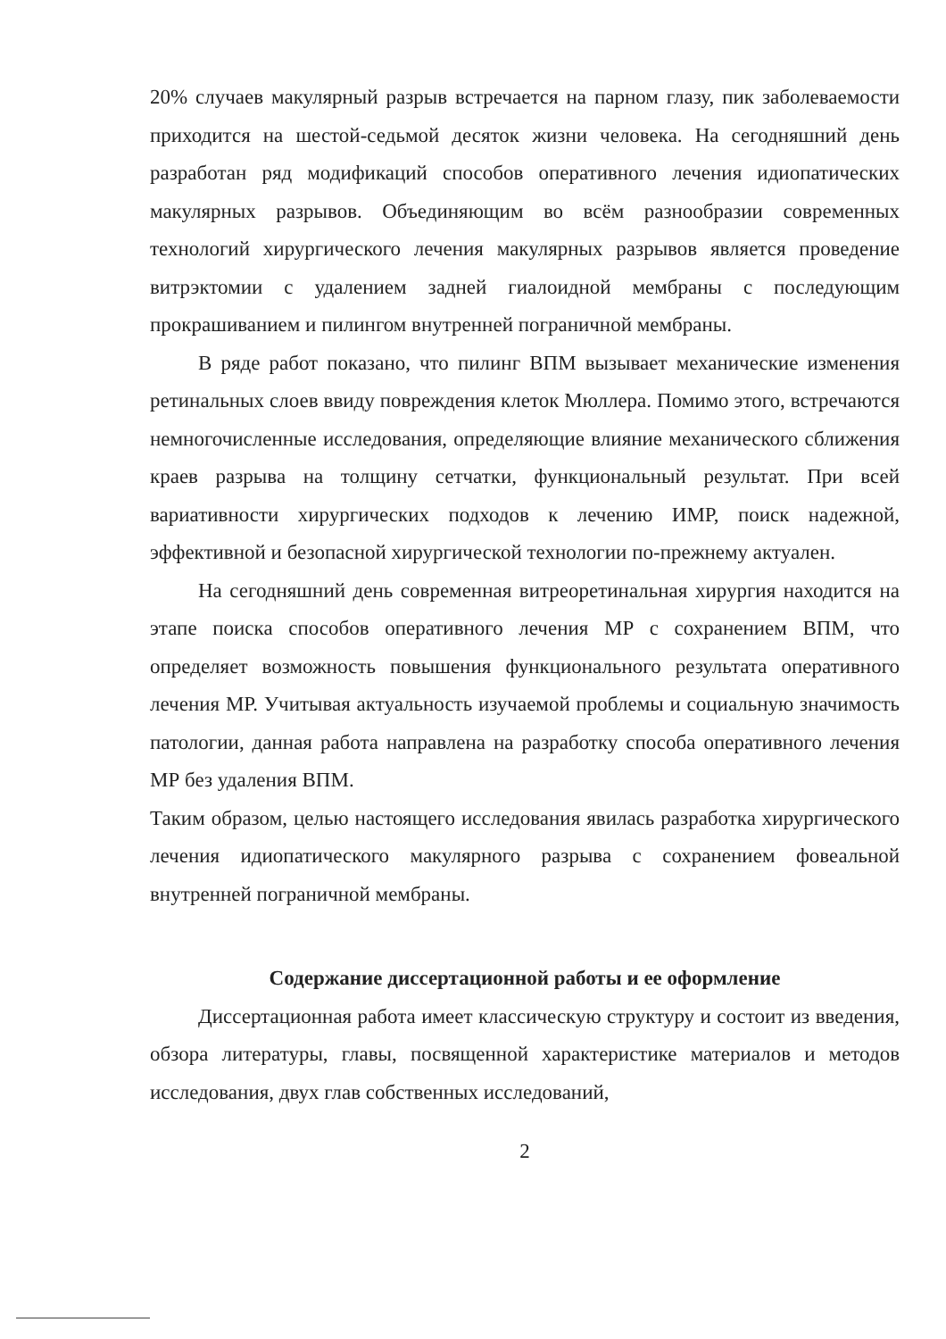20% случаев макулярный разрыв встречается на парном глазу, пик заболеваемости приходится на шестой-седьмой десяток жизни человека. На сегодняшний день разработан ряд модификаций способов оперативного лечения идиопатических макулярных разрывов. Объединяющим во всём разнообразии современных технологий хирургического лечения макулярных разрывов является проведение витрэктомии с удалением задней гиалоидной мембраны с последующим прокрашиванием и пилингом внутренней пограничной мембраны.
В ряде работ показано, что пилинг ВПМ вызывает механические изменения ретинальных слоев ввиду повреждения клеток Мюллера. Помимо этого, встречаются немногочисленные исследования, определяющие влияние механического сближения краев разрыва на толщину сетчатки, функциональный результат. При всей вариативности хирургических подходов к лечению ИМР, поиск надежной, эффективной и безопасной хирургической технологии по-прежнему актуален.
На сегодняшний день современная витреоретинальная хирургия находится на этапе поиска способов оперативного лечения МР с сохранением ВПМ, что определяет возможность повышения функционального результата оперативного лечения МР. Учитывая актуальность изучаемой проблемы и социальную значимость патологии, данная работа направлена на разработку способа оперативного лечения МР без удаления ВПМ.
Таким образом, целью настоящего исследования явилась разработка хирургического лечения идиопатического макулярного разрыва с сохранением фовеальной внутренней пограничной мембраны.
Содержание диссертационной работы и ее оформление
Диссертационная работа имеет классическую структуру и состоит из введения, обзора литературы, главы, посвященной характеристике материалов и методов исследования, двух глав собственных исследований,
2